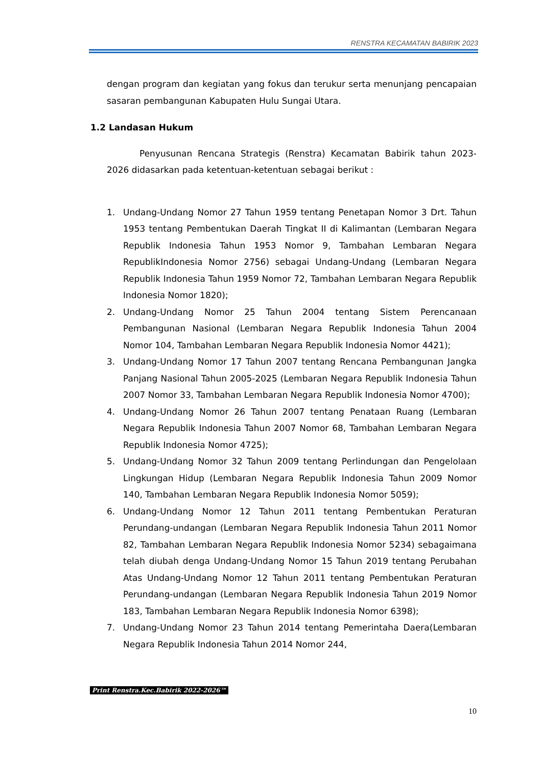RENSTRA KECAMATAN BABIRIK 2023
dengan program dan kegiatan yang fokus dan terukur serta menunjang pencapaian sasaran pembangunan Kabupaten Hulu Sungai Utara.
1.2 Landasan Hukum
Penyusunan Rencana Strategis (Renstra) Kecamatan Babirik tahun 2023-2026 didasarkan pada ketentuan-ketentuan sebagai berikut :
1. Undang-Undang Nomor 27 Tahun 1959 tentang Penetapan Nomor 3 Drt. Tahun 1953 tentang Pembentukan Daerah Tingkat II di Kalimantan (Lembaran Negara Republik Indonesia Tahun 1953 Nomor 9, Tambahan Lembaran Negara RepublikIndonesia Nomor 2756) sebagai Undang-Undang (Lembaran Negara Republik Indonesia Tahun 1959 Nomor 72, Tambahan Lembaran Negara Republik Indonesia Nomor 1820);
2. Undang-Undang Nomor 25 Tahun 2004 tentang Sistem Perencanaan Pembangunan Nasional (Lembaran Negara Republik Indonesia Tahun 2004 Nomor 104, Tambahan Lembaran Negara Republik Indonesia Nomor 4421);
3. Undang-Undang Nomor 17 Tahun 2007 tentang Rencana Pembangunan Jangka Panjang Nasional Tahun 2005-2025 (Lembaran Negara Republik Indonesia Tahun 2007 Nomor 33, Tambahan Lembaran Negara Republik Indonesia Nomor 4700);
4. Undang-Undang Nomor 26 Tahun 2007 tentang Penataan Ruang (Lembaran Negara Republik Indonesia Tahun 2007 Nomor 68, Tambahan Lembaran Negara Republik Indonesia Nomor 4725);
5. Undang-Undang Nomor 32 Tahun 2009 tentang Perlindungan dan Pengelolaan Lingkungan Hidup (Lembaran Negara Republik Indonesia Tahun 2009 Nomor 140, Tambahan Lembaran Negara Republik Indonesia Nomor 5059);
6. Undang-Undang Nomor 12 Tahun 2011 tentang Pembentukan Peraturan Perundang-undangan (Lembaran Negara Republik Indonesia Tahun 2011 Nomor 82, Tambahan Lembaran Negara Republik Indonesia Nomor 5234) sebagaimana telah diubah denga Undang-Undang Nomor 15 Tahun 2019 tentang Perubahan Atas Undang-Undang Nomor 12 Tahun 2011 tentang Pembentukan Peraturan Perundang-undangan (Lembaran Negara Republik Indonesia Tahun 2019 Nomor 183, Tambahan Lembaran Negara Republik Indonesia Nomor 6398);
7. Undang-Undang Nomor 23 Tahun 2014 tentang Pemerintaha Daera(Lembaran Negara Republik Indonesia Tahun 2014 Nomor 244,
Print Renstra.Kec.Babirik 2022-2026™
10